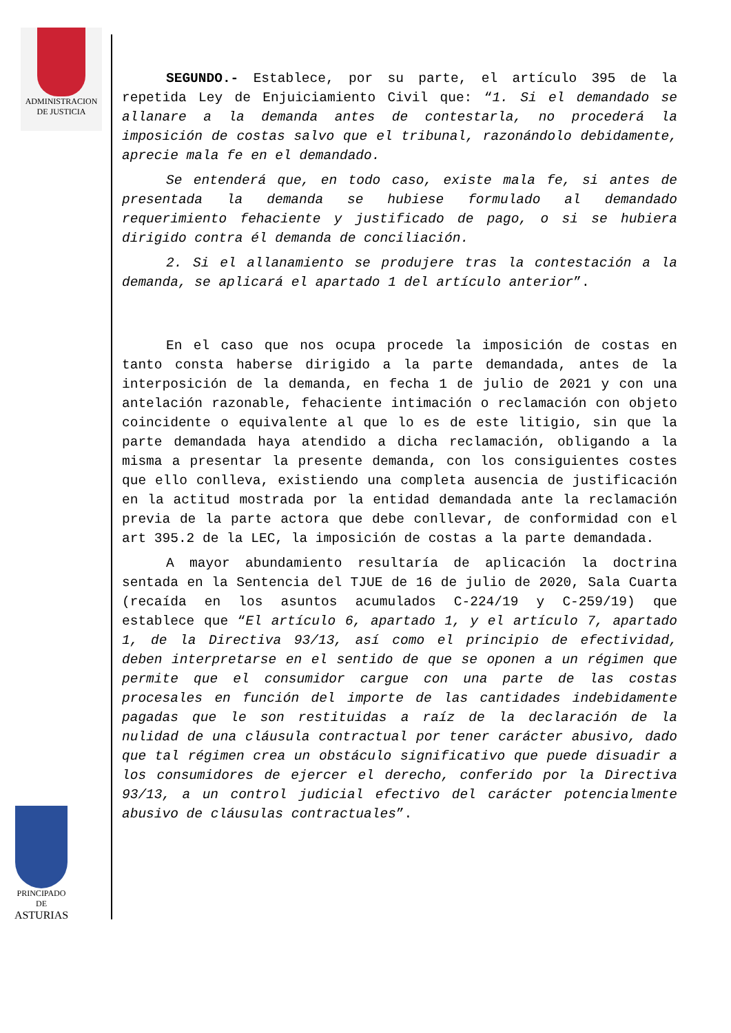ADMINISTRACION
DE JUSTICIA
PRINCIPADO DE
ASTURIAS
SEGUNDO.- Establece, por su parte, el artículo 395 de la repetida Ley de Enjuiciamiento Civil que: “1. Si el demandado se allanare a la demanda antes de contestarla, no procederá la imposición de costas salvo que el tribunal, razonándolo debidamente, aprecie mala fe en el demandado.
Se entenderá que, en todo caso, existe mala fe, si antes de presentada la demanda se hubiese formulado al demandado requerimiento fehaciente y justificado de pago, o si se hubiera dirigido contra él demanda de conciliación.
2. Si el allanamiento se produjere tras la contestación a la demanda, se aplicará el apartado 1 del artículo anterior”.
En el caso que nos ocupa procede la imposición de costas en tanto consta haberse dirigido a la parte demandada, antes de la interposición de la demanda, en fecha 1 de julio de 2021 y con una antelación razonable, fehaciente intimación o reclamación con objeto coincidente o equivalente al que lo es de este litigio, sin que la parte demandada haya atendido a dicha reclamación, obligando a la misma a presentar la presente demanda, con los consiguientes costes que ello conlleva, existiendo una completa ausencia de justificación en la actitud mostrada por la entidad demandada ante la reclamación previa de la parte actora que debe conllevar, de conformidad con el art 395.2 de la LEC, la imposición de costas a la parte demandada.
A mayor abundamiento resultaría de aplicación la doctrina sentada en la Sentencia del TJUE de 16 de julio de 2020, Sala Cuarta (recaída en los asuntos acumulados C-224/19 y C-259/19) que establece que “El artículo 6, apartado 1, y el artículo 7, apartado 1, de la Directiva 93/13, así como el principio de efectividad, deben interpretarse en el sentido de que se oponen a un régimen que permite que el consumidor cargue con una parte de las costas procesales en función del importe de las cantidades indebidamente pagadas que le son restituidas a raíz de la declaración de la nulidad de una cláusula contractual por tener carácter abusivo, dado que tal régimen crea un obstáculo significativo que puede disuadir a los consumidores de ejercer el derecho, conferido por la Directiva 93/13, a un control judicial efectivo del carácter potencialmente abusivo de cláusulas contractuales”.